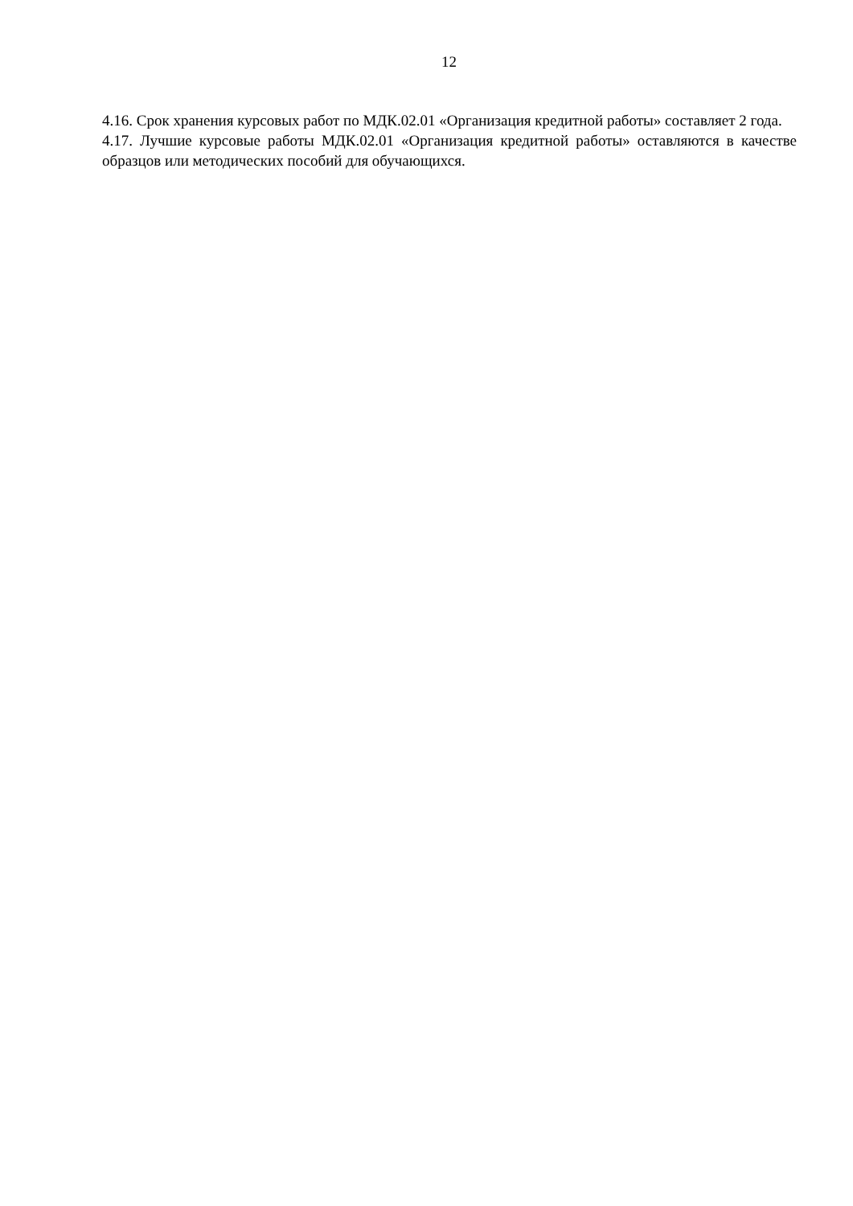12
4.16. Срок хранения курсовых работ по МДК.02.01 «Организация кредитной работы» составляет 2 года.
4.17. Лучшие курсовые работы МДК.02.01 «Организация кредитной работы» оставляются в качестве образцов или методических пособий для обучающихся.